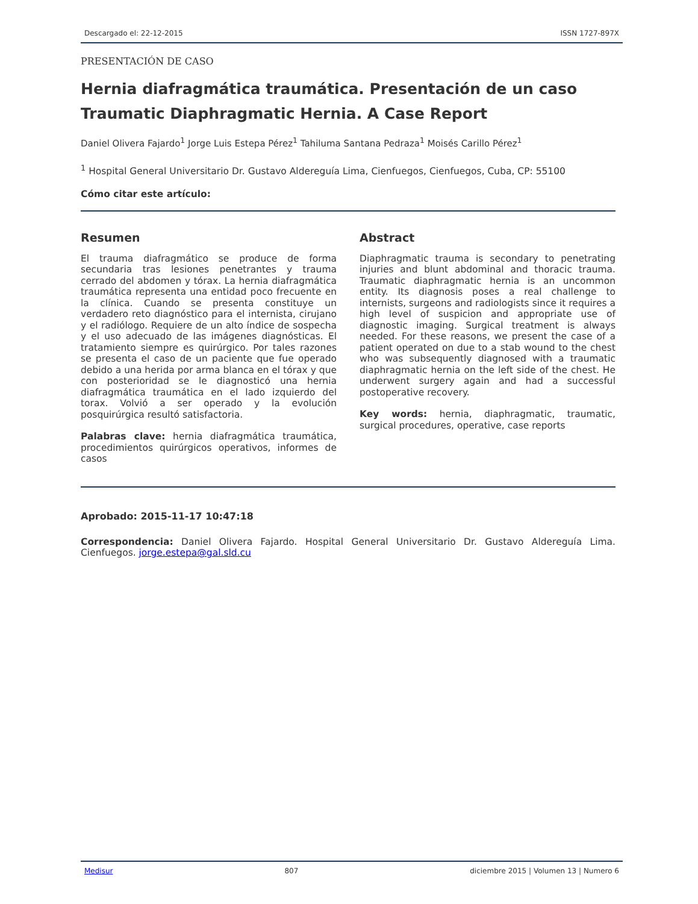Descargado el: 22-12-2015 ISSN 1727-897X
PRESENTACIÓN DE CASO
Hernia diafragmática traumática. Presentación de un caso
Traumatic Diaphragmatic Hernia. A Case Report
Daniel Olivera Fajardo<sup>1</sup> Jorge Luis Estepa Pérez<sup>1</sup> Tahiluma Santana Pedraza<sup>1</sup> Moisés Carillo Pérez<sup>1</sup>
<sup>1</sup> Hospital General Universitario Dr. Gustavo Aldereguía Lima, Cienfuegos, Cienfuegos, Cuba, CP: 55100
Cómo citar este artículo:
Resumen
El trauma diafragmático se produce de forma secundaria tras lesiones penetrantes y trauma cerrado del abdomen y tórax. La hernia diafragmática traumática representa una entidad poco frecuente en la clínica. Cuando se presenta constituye un verdadero reto diagnóstico para el internista, cirujano y el radiólogo. Requiere de un alto índice de sospecha y el uso adecuado de las imágenes diagnósticas. El tratamiento siempre es quirúrgico. Por tales razones se presenta el caso de un paciente que fue operado debido a una herida por arma blanca en el tórax y que con posterioridad se le diagnosticó una hernia diafragmática traumática en el lado izquierdo del torax. Volvió a ser operado y la evolución posquirúrgica resultó satisfactoria.
Palabras clave: hernia diafragmática traumática, procedimientos quirúrgicos operativos, informes de casos
Abstract
Diaphragmatic trauma is secondary to penetrating injuries and blunt abdominal and thoracic trauma. Traumatic diaphragmatic hernia is an uncommon entity. Its diagnosis poses a real challenge to internists, surgeons and radiologists since it requires a high level of suspicion and appropriate use of diagnostic imaging. Surgical treatment is always needed. For these reasons, we present the case of a patient operated on due to a stab wound to the chest who was subsequently diagnosed with a traumatic diaphragmatic hernia on the left side of the chest. He underwent surgery again and had a successful postoperative recovery.
Key words: hernia, diaphragmatic, traumatic, surgical procedures, operative, case reports
Aprobado: 2015-11-17 10:47:18
Correspondencia: Daniel Olivera Fajardo. Hospital General Universitario Dr. Gustavo Aldereguía Lima. Cienfuegos. jorge.estepa@gal.sld.cu
Medisur 807 diciembre 2015 | Volumen 13 | Numero 6